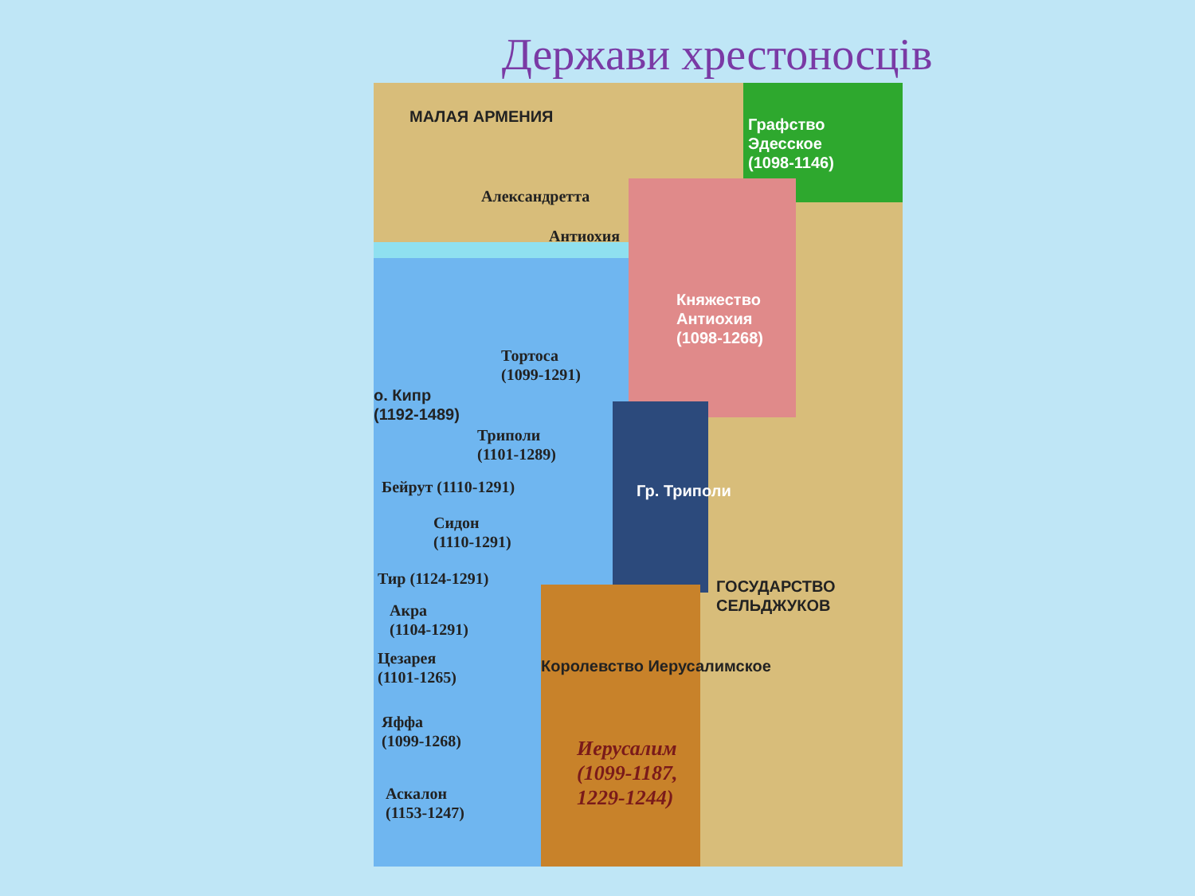Держави хрестоносців
МАЛАЯ АРМЕНИЯ
Графство
Эдесское
(1098-1146)
Александретта
Антиохия
Княжество
Антиохия
(1098-1268)
Тортоса
(1099-1291)
о. Кипр
(1192-1489)
Триполи
(1101-1289)
Гр. Триполи
Бейрут (1110-1291)
Сидон
(1110-1291)
Тир (1124-1291)
Акра
(1104-1291)
Цезарея
(1101-1265)
Королевство Иерусалимское
ГОСУДАРСТВО СЕЛЬДЖУКОВ
Яффа
(1099-1268)
Иерусалим
(1099-1187,
1229-1244)
Аскалон
(1153-1247)